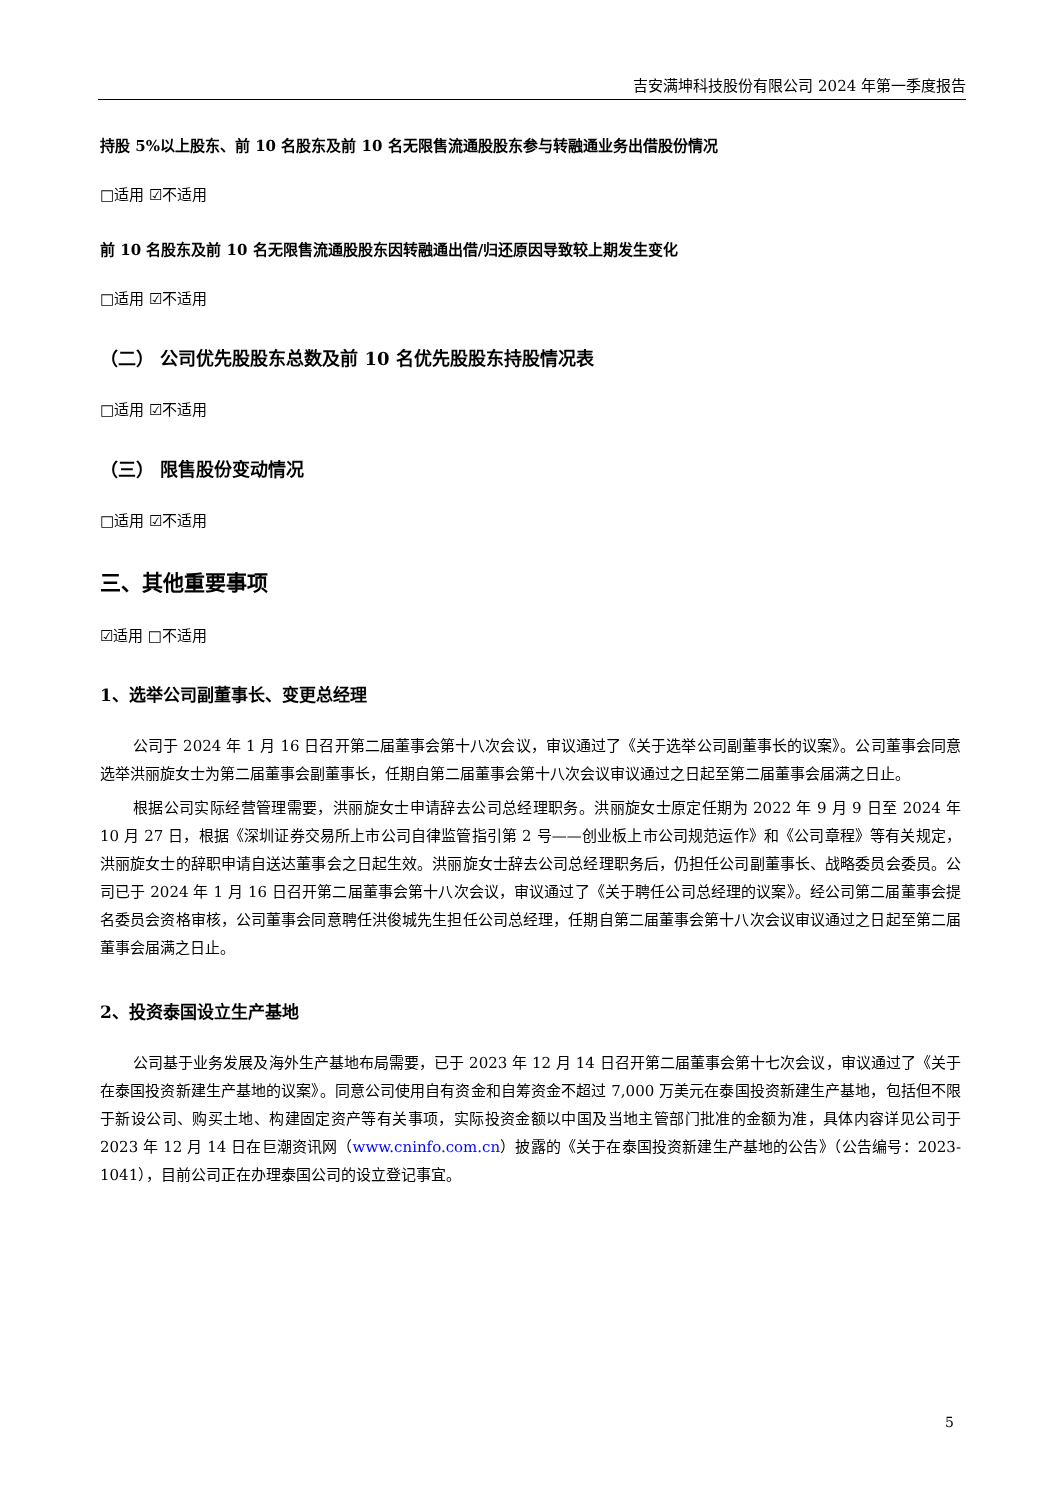吉安满坤科技股份有限公司 2024 年第一季度报告
持股 5%以上股东、前 10 名股东及前 10 名无限售流通股股东参与转融通业务出借股份情况
□适用 ☑不适用
前 10 名股东及前 10 名无限售流通股股东因转融通出借/归还原因导致较上期发生变化
□适用 ☑不适用
（二） 公司优先股股东总数及前 10 名优先股股东持股情况表
□适用 ☑不适用
（三） 限售股份变动情况
□适用 ☑不适用
三、其他重要事项
☑适用 □不适用
1、选举公司副董事长、变更总经理
公司于 2024 年 1 月 16 日召开第二届董事会第十八次会议，审议通过了《关于选举公司副董事长的议案》。公司董事会同意选举洪丽旋女士为第二届董事会副董事长，任期自第二届董事会第十八次会议审议通过之日起至第二届董事会届满之日止。
根据公司实际经营管理需要，洪丽旋女士申请辞去公司总经理职务。洪丽旋女士原定任期为 2022 年 9 月 9 日至 2024 年 10 月 27 日，根据《深圳证券交易所上市公司自律监管指引第 2 号——创业板上市公司规范运作》和《公司章程》等有关规定，洪丽旋女士的辞职申请自送达董事会之日起生效。洪丽旋女士辞去公司总经理职务后，仍担任公司副董事长、战略委员会委员。公司已于 2024 年 1 月 16 日召开第二届董事会第十八次会议，审议通过了《关于聘任公司总经理的议案》。经公司第二届董事会提名委员会资格审核，公司董事会同意聘任洪俊城先生担任公司总经理，任期自第二届董事会第十八次会议审议通过之日起至第二届董事会届满之日止。
2、投资泰国设立生产基地
公司基于业务发展及海外生产基地布局需要，已于 2023 年 12 月 14 日召开第二届董事会第十七次会议，审议通过了《关于在泰国投资新建生产基地的议案》。同意公司使用自有资金和自筹资金不超过 7,000 万美元在泰国投资新建生产基地，包括但不限于新设公司、购买土地、构建固定资产等有关事项，实际投资金额以中国及当地主管部门批准的金额为准，具体内容详见公司于 2023 年 12 月 14 日在巨潮资讯网（www.cninfo.com.cn）披露的《关于在泰国投资新建生产基地的公告》（公告编号：2023-1041），目前公司正在办理泰国公司的设立登记事宜。
5